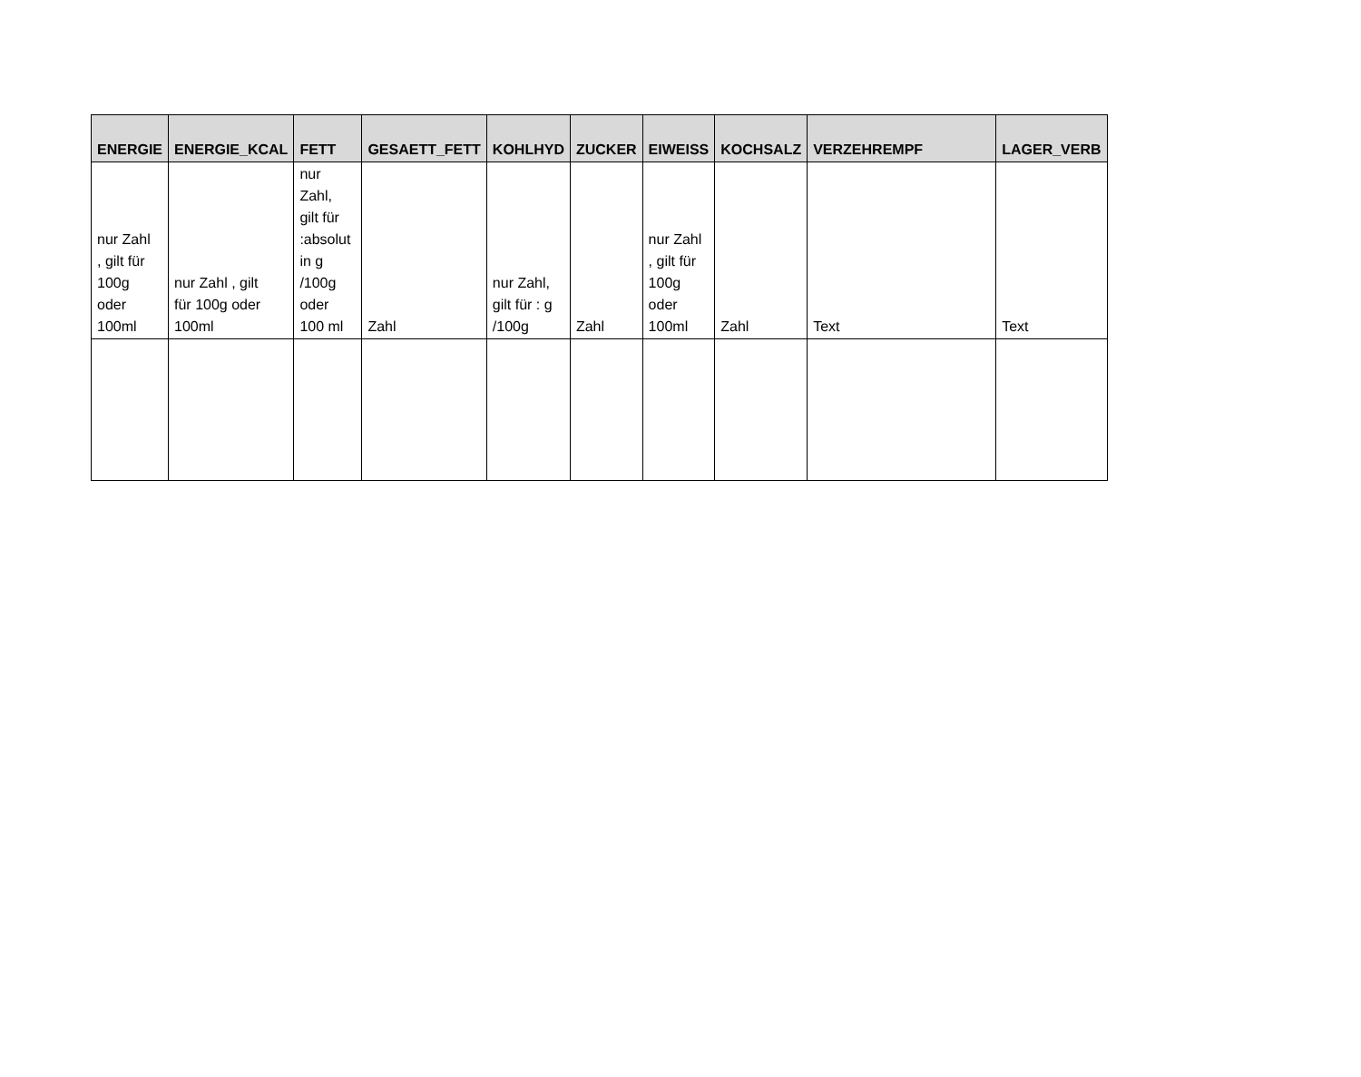| ENERGIE | ENERGIE_KCAL | FETT | GESAETT_FETT | KOHLHYD | ZUCKER | EIWEISS | KOCHSALZ | VERZEHREMPF | LAGER_VERB |
| --- | --- | --- | --- | --- | --- | --- | --- | --- | --- |
| nur Zahl , gilt für 100g oder 100ml | nur Zahl , gilt für 100g oder 100ml | nur Zahl, gilt für :absolut in g /100g oder 100 ml | Zahl | nur Zahl, gilt für : g /100g | Zahl | nur Zahl , gilt für 100g oder 100ml | Zahl | Text | Text |